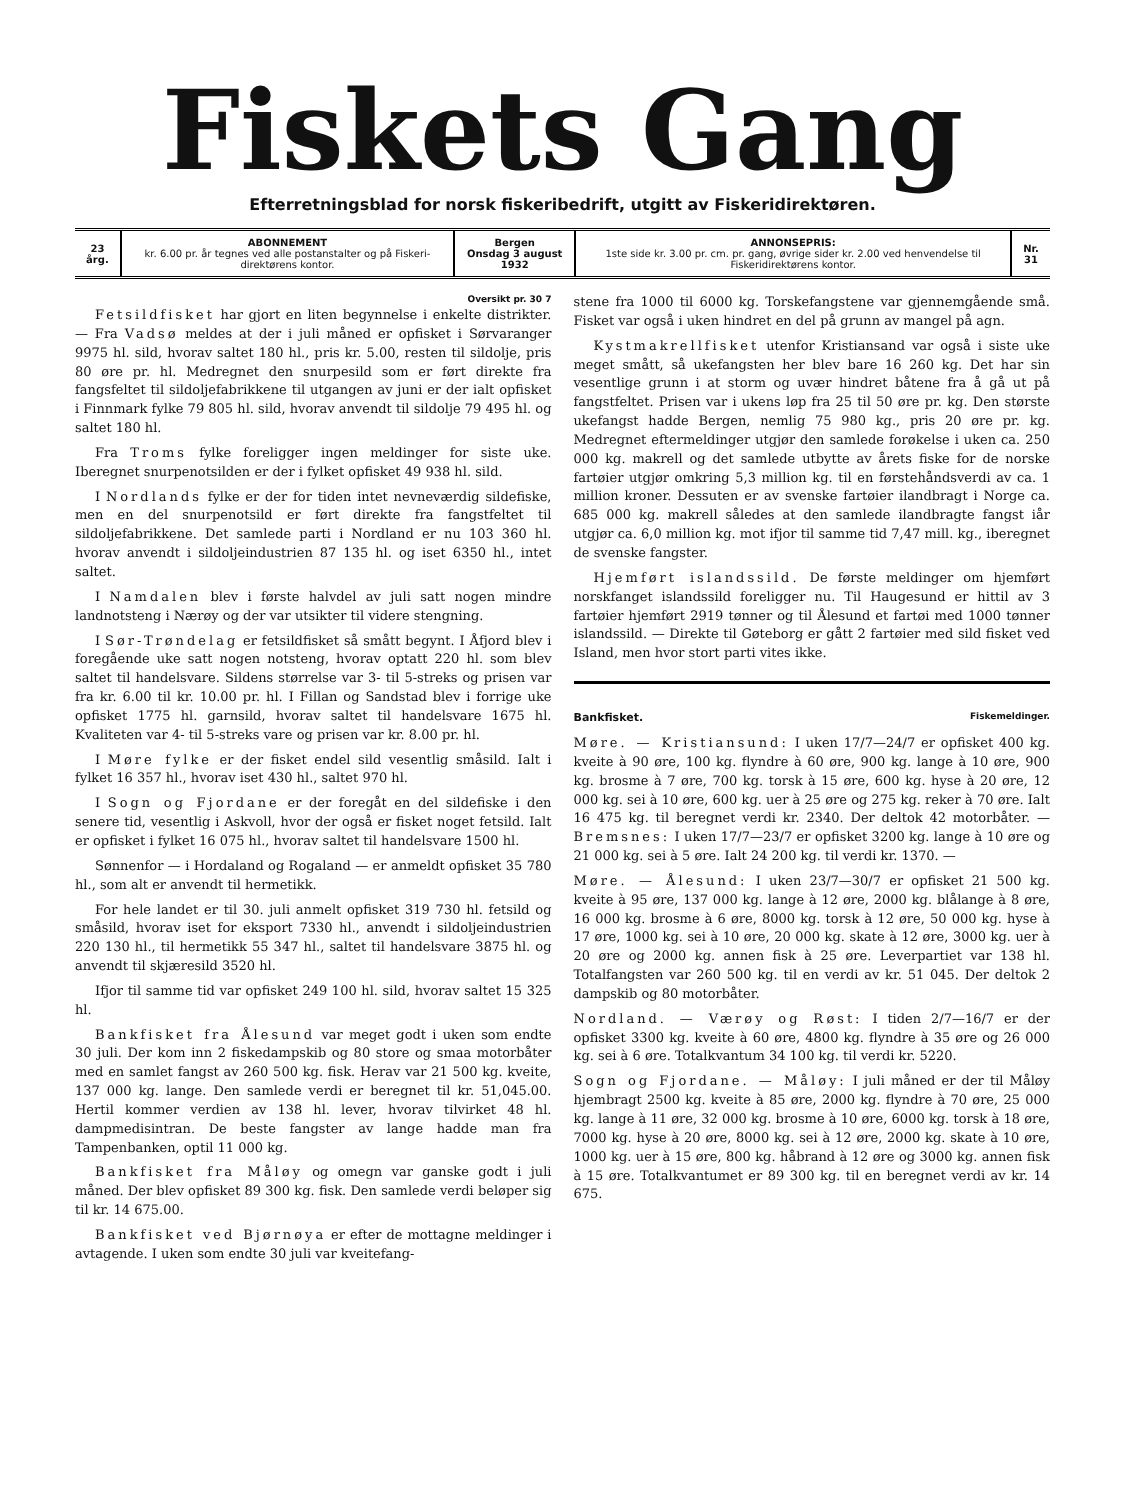Fiskets Gang
Efterretningsblad for norsk fiskeribedrift, utgitt av Fiskeridirektøren.
| 23 årg. | ABONNEMENT kr. 6.00 pr. år tegnes ved alle postanstalter og på Fiskeri-direktørens kontor. | Bergen Onsdag 3 august 1932 | ANNONSEPRIS: 1ste side kr. 3.00 pr. cm. pr. gang, øvrige sider kr. 2.00 ved henvendelse til Fiskeridirektørens kontor. | Nr. 31 |
Oversikt pr. 30 7
Fetsildfisket har gjort en liten begynnelse i enkelte distrikter. — Fra Vadsø meldes at der i juli måned er opfisket i Sørvaranger 9975 hl. sild, hvorav saltet 180 hl., pris kr. 5.00, resten til sildolje, pris 80 øre pr. hl. Medregnet den snurpesild som er ført direkte fra fangsfeltet til sildoljefabrikkene til utgangen av juni er der ialt opfisket i Finnmark fylke 79 805 hl. sild, hvorav anvendt til sildolje 79 495 hl. og saltet 180 hl.
Fra Troms fylke foreligger ingen meldinger for siste uke. Iberegnet snurpenotsilden er der i fylket opfisket 49 938 hl. sild.
I Nordlands fylke er der for tiden intet nevneværdig sildefiske, men en del snurpenotsild er ført direkte fra fangstfeltet til sildoljefabrikkene. Det samlede parti i Nordland er nu 103 360 hl. hvorav anvendt i sildoljeindustrien 87 135 hl. og iset 6350 hl., intet saltet.
I Namdalen blev i første halvdel av juli satt nogen mindre landnotsteng i Nærøy og der var utsikter til videre stengning.
I Sør-Trøndelag er fetsildfisket så smått begynt. I Åfjord blev i foregående uke satt nogen notsteng, hvorav optatt 220 hl. som blev saltet til handelsvare. Sildens størrelse var 3- til 5-streks og prisen var fra kr. 6.00 til kr. 10.00 pr. hl. I Fillan og Sandstad blev i forrige uke opfisket 1775 hl. garnsild, hvorav saltet til handelsvare 1675 hl. Kvaliteten var 4- til 5-streks vare og prisen var kr. 8.00 pr. hl.
I Møre fylke er der fisket endel sild vesentlig småsild. Ialt i fylket 16 357 hl., hvorav iset 430 hl., saltet 970 hl.
I Sogn og Fjordane er der foregåt en del sildefiske i den senere tid, vesentlig i Askvoll, hvor der også er fisket noget fetsild. Ialt er opfisket i fylket 16 075 hl., hvorav saltet til handelsvare 1500 hl.
Sønnenfor — i Hordaland og Rogaland — er anmeldt opfisket 35 780 hl., som alt er anvendt til hermetikk.
For hele landet er til 30. juli anmelt opfisket 319 730 hl. fetsild og småsild, hvorav iset for eksport 7330 hl., anvendt i sildoljeindustrien 220 130 hl., til hermetikk 55 347 hl., saltet til handelsvare 3875 hl. og anvendt til skjæresild 3520 hl.
Ifjor til samme tid var opfisket 249 100 hl. sild, hvorav saltet 15 325 hl.
Bankfisket fra Ålesund var meget godt i uken som endte 30 juli. Der kom inn 2 fiskedampskib og 80 store og smaa motorbåter med en samlet fangst av 260 500 kg. fisk. Herav var 21 500 kg. kveite, 137 000 kg. lange. Den samlede verdi er beregnet til kr. 51,045.00. Hertil kommer verdien av 138 hl. lever, hvorav tilvirket 48 hl. dampmedisintran. De beste fangster av lange hadde man fra Tampenbanken, optil 11 000 kg.
Bankfisket fra Måløy og omegn var ganske godt i juli måned. Der blev opfisket 89 300 kg. fisk. Den samlede verdi beløper sig til kr. 14 675.00.
Bankfisket ved Bjørnøya er efter de mottagne meldinger i avtagende. I uken som endte 30 juli var kveitefang-
stene fra 1000 til 6000 kg. Torskefangstene var gjennemgående små. Fisket var også i uken hindret en del på grunn av mangel på agn.
Kystmakrellfisket utenfor Kristiansand var også i siste uke meget smått, så ukefangsten her blev bare 16 260 kg. Det har sin vesentlige grunn i at storm og uvær hindret båtene fra å gå ut på fangstfeltet. Prisen var i ukens løp fra 25 til 50 øre pr. kg. Den største ukefangst hadde Bergen, nemlig 75 980 kg., pris 20 øre pr. kg. Medregnet eftermeldinger utgjør den samlede forøkelse i uken ca. 250 000 kg. makrell og det samlede utbytte av årets fiske for de norske fartøier utgjør omkring 5,3 million kg. til en førstehåndsverdi av ca. 1 million kroner. Dessuten er av svenske fartøier ilandbragt i Norge ca. 685 000 kg. makrell således at den samlede ilandbragte fangst iår utgjør ca. 6,0 million kg. mot ifjor til samme tid 7,47 mill. kg., iberegnet de svenske fangster.
Hjemført islandssild. De første meldinger om hjemført norskfanget islandssild foreligger nu. Til Haugesund er hittil av 3 fartøier hjemført 2919 tønner og til Ålesund et fartøi med 1000 tønner islandssild. — Direkte til Gøteborg er gått 2 fartøier med sild fisket ved Island, men hvor stort parti vites ikke.
Bankfisket. Fiskemeldinger.
Møre. — Kristiansund: I uken 17/7—24/7 er opfisket 400 kg. kveite à 90 øre, 100 kg. flyndre à 60 øre, 900 kg. lange à 10 øre, 900 kg. brosme à 7 øre, 700 kg. torsk à 15 øre, 600 kg. hyse à 20 øre, 12 000 kg. sei à 10 øre, 600 kg. uer à 25 øre og 275 kg. reker à 70 øre. Ialt 16 475 kg. til beregnet verdi kr. 2340. Der deltok 42 motorbåter. — Bremsnes: I uken 17/7—23/7 er opfisket 3200 kg. lange à 10 øre og 21 000 kg. sei à 5 øre. Ialt 24 200 kg. til verdi kr. 1370. —
Møre. — Ålesund: I uken 23/7—30/7 er opfisket 21 500 kg. kveite à 95 øre, 137 000 kg. lange à 12 øre, 2000 kg. blålange à 8 øre, 16 000 kg. brosme à 6 øre, 8000 kg. torsk à 12 øre, 50 000 kg. hyse à 17 øre, 1000 kg. sei à 10 øre, 20 000 kg. skate à 12 øre, 3000 kg. uer à 20 øre og 2000 kg. annen fisk à 25 øre. Leverpartiet var 138 hl. Totalfangsten var 260 500 kg. til en verdi av kr. 51 045. Der deltok 2 dampskib og 80 motorbåter.
Nordland. — Værøy og Røst: I tiden 2/7—16/7 er der opfisket 3300 kg. kveite à 60 øre, 4800 kg. flyndre à 35 øre og 26 000 kg. sei à 6 øre. Totalkvantum 34 100 kg. til verdi kr. 5220.
Sogn og Fjordane. — Måløy: I juli måned er der til Måløy hjembragt 2500 kg. kveite à 85 øre, 2000 kg. flyndre à 70 øre, 25 000 kg. lange à 11 øre, 32 000 kg. brosme à 10 øre, 6000 kg. torsk à 18 øre, 7000 kg. hyse à 20 øre, 8000 kg. sei à 12 øre, 2000 kg. skate à 10 øre, 1000 kg. uer à 15 øre, 800 kg. håbrand à 12 øre og 3000 kg. annen fisk à 15 øre. Totalkvantumet er 89 300 kg. til en beregnet verdi av kr. 14 675.